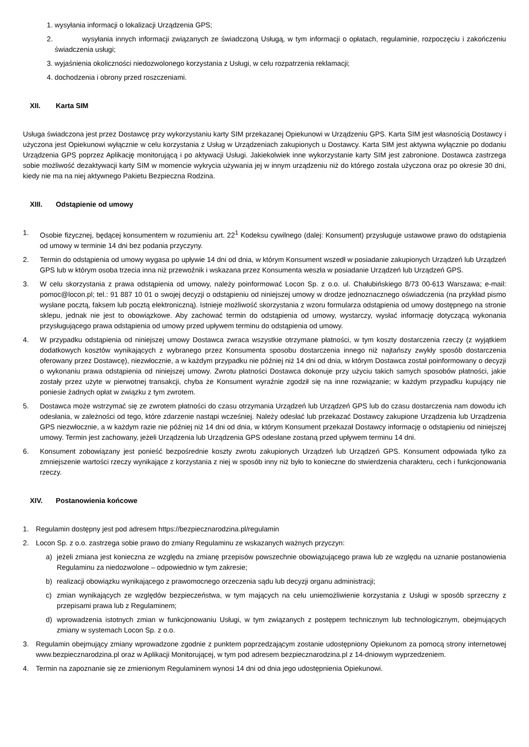1. wysyłania informacji o lokalizacji Urządzenia GPS;
2. wysyłania innych informacji związanych ze świadczoną Usługą, w tym informacji o opłatach, regulaminie, rozpoczęciu i zakończeniu świadczenia usługi;
3. wyjaśnienia okoliczności niedozwolonego korzystania z Usługi, w celu rozpatrzenia reklamacji;
4. dochodzenia i obrony przed roszczeniami.
XII. Karta SIM
Usługa świadczona jest przez Dostawcę przy wykorzystaniu karty SIM przekazanej Opiekunowi w Urządzeniu GPS. Karta SIM jest własnością Dostawcy i użyczona jest Opiekunowi wyłącznie w celu korzystania z Usług w Urządzeniach zakupionych u Dostawcy. Karta SIM jest aktywna wyłącznie po dodaniu Urządzenia GPS poprzez Aplikację monitorującą i po aktywacji Usługi. Jakiekolwiek inne wykorzystanie karty SIM jest zabronione. Dostawca zastrzega sobie możliwość dezaktywacji karty SIM w momencie wykrycia używania jej w innym urządzeniu niż do którego została użyczona oraz po okresie 30 dni, kiedy nie ma na niej aktywnego Pakietu Bezpieczna Rodzina.
XIII. Odstąpienie od umowy
1. Osobie fizycznej, będącej konsumentem w rozumieniu art. 22<sup>1</sup> Kodeksu cywilnego (dalej: Konsument) przysługuje ustawowe prawo do odstąpienia od umowy w terminie 14 dni bez podania przyczyny.
2. Termin do odstąpienia od umowy wygasa po upływie 14 dni od dnia, w którym Konsument wszedł w posiadanie zakupionych Urządzeń lub Urządzeń GPS lub w którym osoba trzecia inna niż przewoźnik i wskazana przez Konsumenta weszła w posiadanie Urządzeń lub Urządzeń GPS.
3. W celu skorzystania z prawa odstąpienia od umowy, należy poinformować Locon Sp. z o.o. ul. Chałubińskiego 8/73 00-613 Warszawa; e-mail: pomoc@locon.pl; tel.: 91 887 10 01 o swojej decyzji o odstąpieniu od niniejszej umowy w drodze jednoznacznego oświadczenia (na przykład pismo wysłane pocztą, faksem lub pocztą elektroniczną). Istnieje możliwość skorzystania z wzoru formularza odstąpienia od umowy dostępnego na stronie sklepu, jednak nie jest to obowiązkowe. Aby zachować termin do odstąpienia od umowy, wystarczy, wysłać informację dotyczącą wykonania przysługującego prawa odstąpienia od umowy przed upływem terminu do odstąpienia od umowy.
4. W przypadku odstąpienia od niniejszej umowy Dostawca zwraca wszystkie otrzymane płatności, w tym koszty dostarczenia rzeczy (z wyjątkiem dodatkowych kosztów wynikających z wybranego przez Konsumenta sposobu dostarczenia innego niż najtańszy zwykły sposób dostarczenia oferowany przez Dostawcę), niezwłocznie, a w każdym przypadku nie później niż 14 dni od dnia, w którym Dostawca został poinformowany o decyzji o wykonaniu prawa odstąpienia od niniejszej umowy. Zwrotu płatności Dostawca dokonuje przy użyciu takich samych sposobów płatności, jakie zostały przez użyte w pierwotnej transakcji, chyba że Konsument wyraźnie zgodził się na inne rozwiązanie; w każdym przypadku kupujący nie poniesie żadnych opłat w związku z tym zwrotem.
5. Dostawca może wstrzymać się ze zwrotem płatności do czasu otrzymania Urządzeń lub Urządzeń GPS lub do czasu dostarczenia nam dowodu ich odesłania, w zależności od tego, które zdarzenie nastąpi wcześniej. Należy odesłać lub przekazać Dostawcy zakupione Urządzenia lub Urządzenia GPS niezwłocznie, a w każdym razie nie później niż 14 dni od dnia, w którym Konsument przekazał Dostawcy informację o odstąpieniu od niniejszej umowy. Termin jest zachowany, jeżeli Urządzenia lub Urządzenia GPS odesłane zostaną przed upływem terminu 14 dni.
6. Konsument zobowiązany jest ponieść bezpośrednie koszty zwrotu zakupionych Urządzeń lub Urządzeń GPS. Konsument odpowiada tylko za zmniejszenie wartości rzeczy wynikające z korzystania z niej w sposób inny niż było to konieczne do stwierdzenia charakteru, cech i funkcjonowania rzeczy.
XIV. Postanowienia końcowe
1. Regulamin dostępny jest pod adresem https://bezpiecznarodzina.pl/regulamin
2. Locon Sp. z o.o. zastrzega sobie prawo do zmiany Regulaminu ze wskazanych ważnych przyczyn:
a) jeżeli zmiana jest konieczna ze względu na zmianę przepisów powszechnie obowiązującego prawa lub ze względu na uznanie postanowienia Regulaminu za niedozwolone – odpowiednio w tym zakresie;
b) realizacji obowiązku wynikającego z prawomocnego orzeczenia sądu lub decyzji organu administracji;
c) zmian wynikających ze względów bezpieczeństwa, w tym mających na celu uniemożliwienie korzystania z Usługi w sposób sprzeczny z przepisami prawa lub z Regulaminem;
d) wprowadzenia istotnych zmian w funkcjonowaniu Usługi, w tym związanych z postępem technicznym lub technologicznym, obejmujących zmiany w systemach Locon Sp. z o.o.
3. Regulamin obejmujący zmiany wprowadzone zgodnie z punktem poprzedzającym zostanie udostępniony Opiekunom za pomocą strony internetowej www.bezpiecznarodzina.pl oraz w Aplikacji Monitorującej, w tym pod adresem bezpiecznarodzina.pl z 14-dniowym wyprzedzeniem.
4. Termin na zapoznanie się ze zmienionym Regulaminem wynosi 14 dni od dnia jego udostępnienia Opiekunowi.